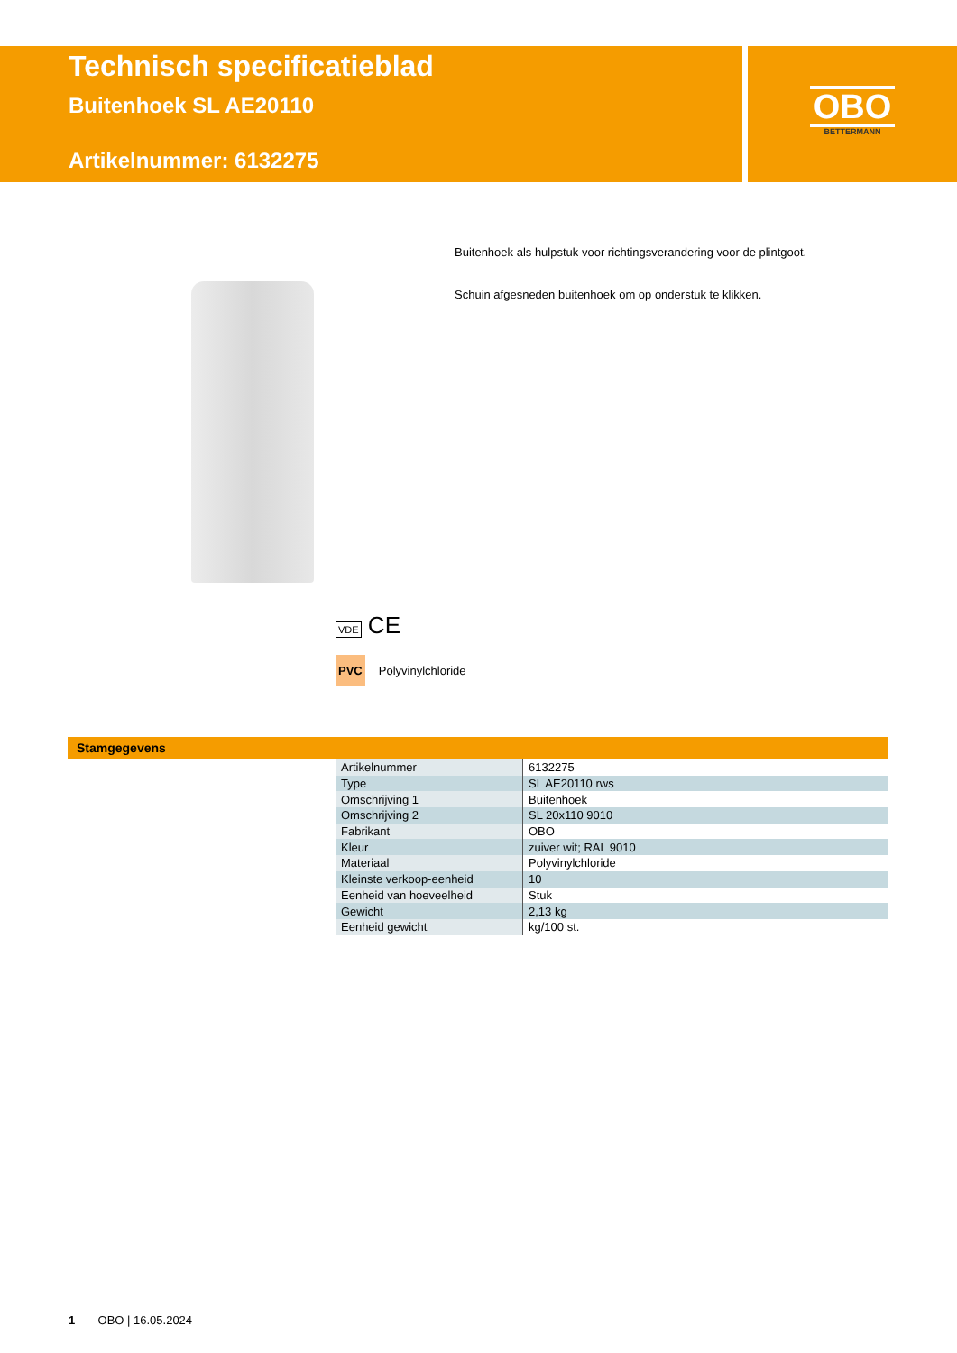Technisch specificatieblad
Buitenhoek SL AE20110
Artikelnummer: 6132275
OBO
BETTERMANN
Buitenhoek als hulpstuk voor richtingsverandering voor de plintgoot.
Schuin afgesneden buitenhoek om op onderstuk te klikken.
VDE CE
PVC Polyvinylchloride
Stamgegevens
| Artikelnummer | 6132275 |
| Type | SL AE20110 rws |
| Omschrijving 1 | Buitenhoek |
| Omschrijving 2 | SL 20x110 9010 |
| Fabrikant | OBO |
| Kleur | zuiver wit; RAL 9010 |
| Materiaal | Polyvinylchloride |
| Kleinste verkoop-eenheid | 10 |
| Eenheid van hoeveelheid | Stuk |
| Gewicht | 2,13 kg |
| Eenheid gewicht | kg/100 st. |
1 OBO | 16.05.2024